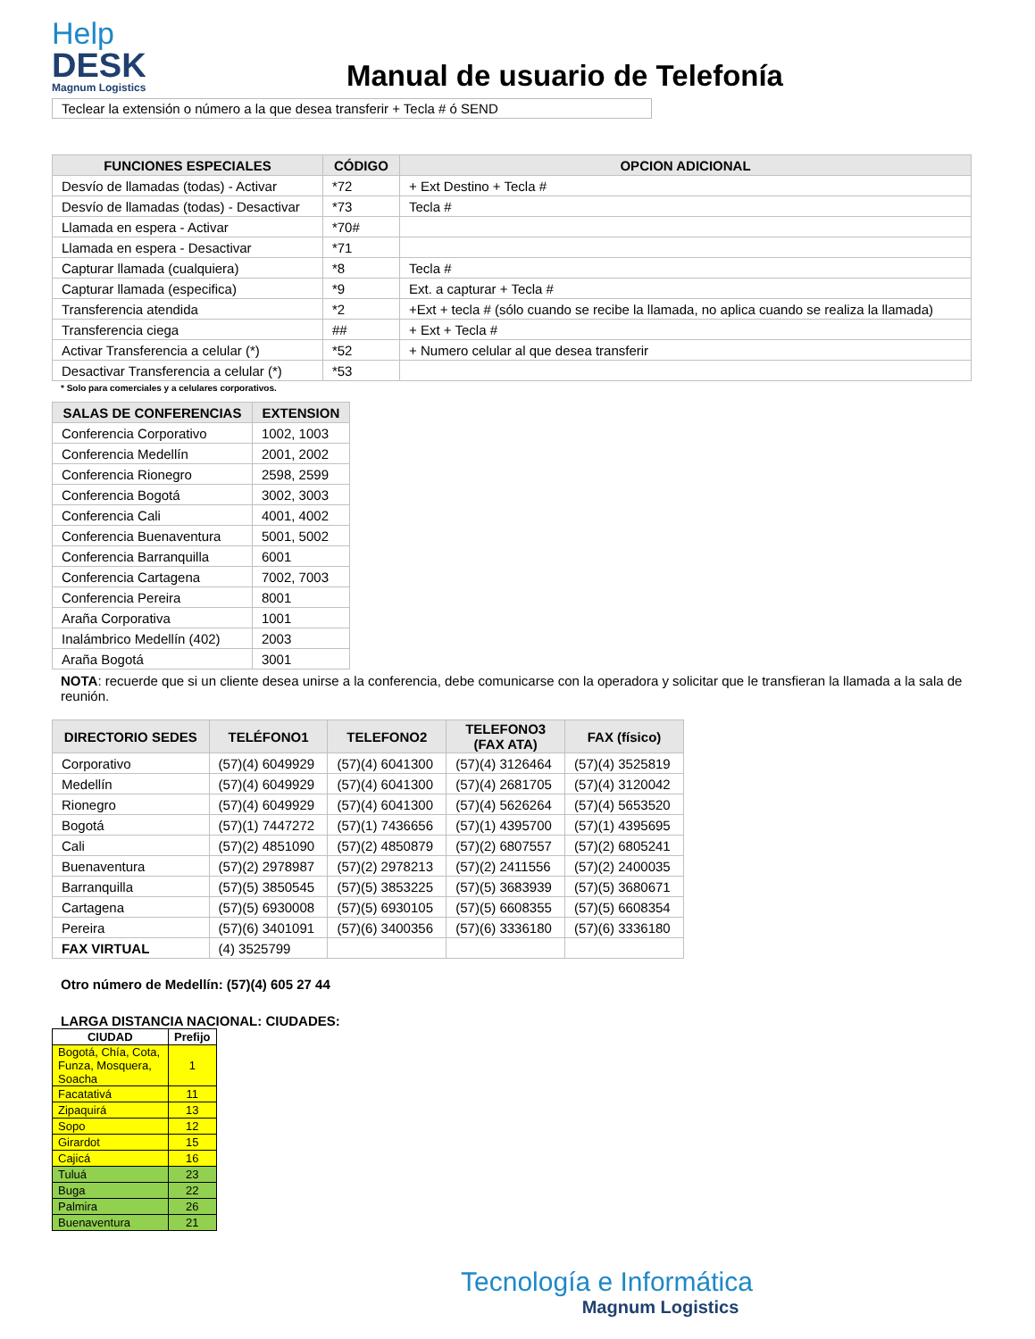Help
DESK
Magnum Logistics
Manual de usuario de Telefonía
Teclear la extensión o número a la que desea transferir + Tecla # ó SEND
| FUNCIONES ESPECIALES | CÓDIGO | OPCION ADICIONAL |
| --- | --- | --- |
| Desvío de llamadas (todas) - Activar | *72 | + Ext Destino + Tecla # |
| Desvío de llamadas (todas) - Desactivar | *73 | Tecla # |
| Llamada en espera - Activar | *70# | |
| Llamada en espera - Desactivar | *71 | |
| Capturar llamada (cualquiera) | *8 | Tecla # |
| Capturar llamada (especifica) | *9 | Ext. a capturar + Tecla # |
| Transferencia atendida | *2 | +Ext + tecla # (sólo cuando se recibe la llamada, no aplica cuando se realiza la llamada) |
| Transferencia ciega | ## | + Ext + Tecla # |
| Activar Transferencia a celular (*) | *52 | + Numero celular al que desea transferir |
| Desactivar Transferencia a celular (*) | *53 | |
* Solo para comerciales y a celulares corporativos.
| SALAS DE CONFERENCIAS | EXTENSION |
| --- | --- |
| Conferencia Corporativo | 1002, 1003 |
| Conferencia Medellín | 2001, 2002 |
| Conferencia Rionegro | 2598, 2599 |
| Conferencia Bogotá | 3002, 3003 |
| Conferencia Cali | 4001, 4002 |
| Conferencia Buenaventura | 5001, 5002 |
| Conferencia Barranquilla | 6001 |
| Conferencia Cartagena | 7002, 7003 |
| Conferencia Pereira | 8001 |
| Araña Corporativa | 1001 |
| Inalámbrico Medellín (402) | 2003 |
| Araña Bogotá | 3001 |
NOTA: recuerde que si un cliente desea unirse a la conferencia, debe comunicarse con la operadora y solicitar que le transfieran la llamada a la sala de reunión.
| DIRECTORIO SEDES | TELÉFONO1 | TELEFONO2 | TELEFONO3 (FAX ATA) | FAX (físico) |
| --- | --- | --- | --- | --- |
| Corporativo | (57)(4) 6049929 | (57)(4) 6041300 | (57)(4) 3126464 | (57)(4) 3525819 |
| Medellín | (57)(4) 6049929 | (57)(4) 6041300 | (57)(4) 2681705 | (57)(4) 3120042 |
| Rionegro | (57)(4) 6049929 | (57)(4) 6041300 | (57)(4) 5626264 | (57)(4) 5653520 |
| Bogotá | (57)(1) 7447272 | (57)(1) 7436656 | (57)(1) 4395700 | (57)(1) 4395695 |
| Cali | (57)(2) 4851090 | (57)(2) 4850879 | (57)(2) 6807557 | (57)(2) 6805241 |
| Buenaventura | (57)(2) 2978987 | (57)(2) 2978213 | (57)(2) 2411556 | (57)(2) 2400035 |
| Barranquilla | (57)(5) 3850545 | (57)(5) 3853225 | (57)(5) 3683939 | (57)(5) 3680671 |
| Cartagena | (57)(5) 6930008 | (57)(5) 6930105 | (57)(5) 6608355 | (57)(5) 6608354 |
| Pereira | (57)(6) 3401091 | (57)(6) 3400356 | (57)(6) 3336180 | (57)(6) 3336180 |
| FAX VIRTUAL | (4) 3525799 | | | |
Otro número de Medellín: (57)(4) 605 27 44
LARGA DISTANCIA NACIONAL: CIUDADES:
| CIUDAD | Prefijo |
| --- | --- |
| Bogotá, Chía, Cota, Funza, Mosquera, Soacha | 1 |
| Facatativá | 11 |
| Zipaquirá | 13 |
| Sopo | 12 |
| Girardot | 15 |
| Cajicá | 16 |
| Tuluá | 23 |
| Buga | 22 |
| Palmira | 26 |
| Buenaventura | 21 |
Tecnología e Informática
Magnum Logistics